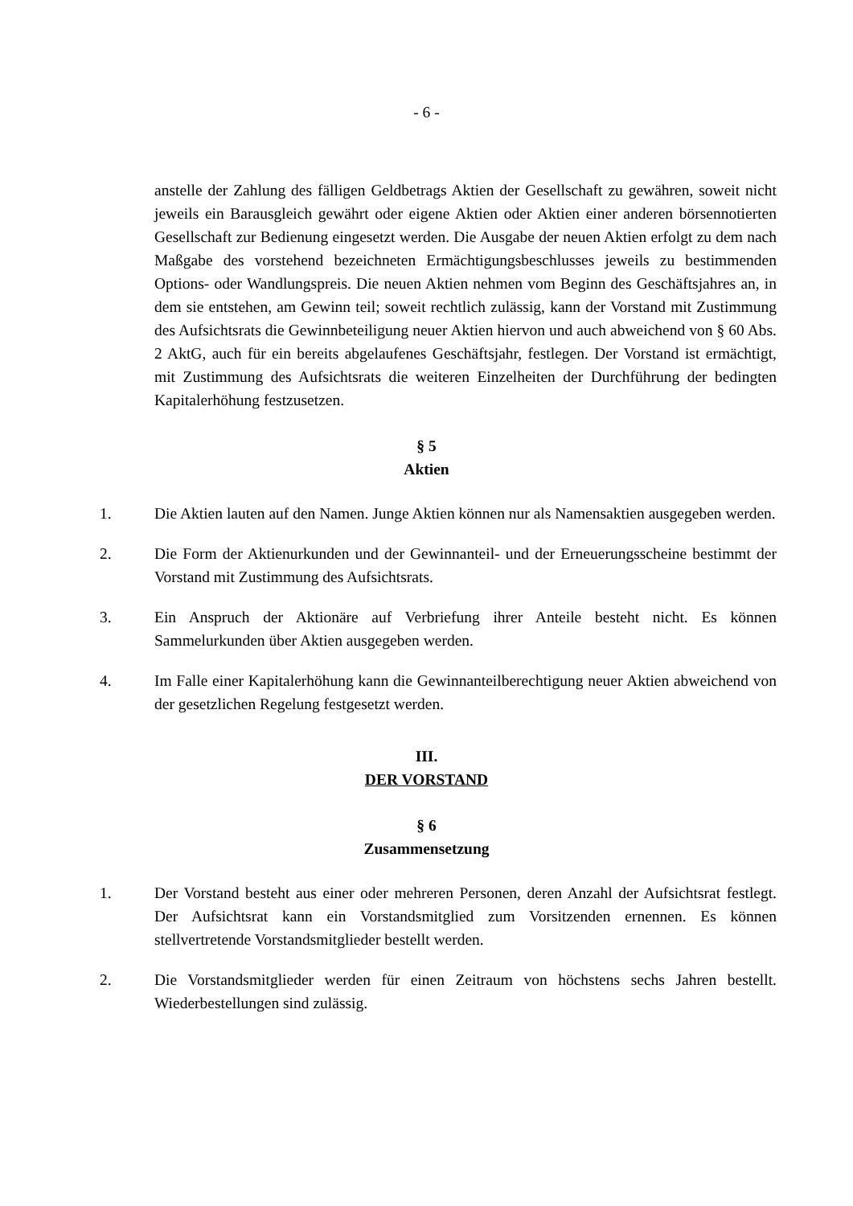- 6 -
anstelle der Zahlung des fälligen Geldbetrags Aktien der Gesellschaft zu gewähren, soweit nicht jeweils ein Barausgleich gewährt oder eigene Aktien oder Aktien einer anderen börsennotierten Gesellschaft zur Bedienung eingesetzt werden. Die Ausgabe der neuen Aktien erfolgt zu dem nach Maßgabe des vorstehend bezeichneten Ermächtigungsbeschlusses jeweils zu bestimmenden Options- oder Wandlungspreis. Die neuen Aktien nehmen vom Beginn des Geschäftsjahres an, in dem sie entstehen, am Gewinn teil; soweit rechtlich zulässig, kann der Vorstand mit Zustimmung des Aufsichtsrats die Gewinnbeteiligung neuer Aktien hiervon und auch abweichend von § 60 Abs. 2 AktG, auch für ein bereits abgelaufenes Geschäftsjahr, festlegen. Der Vorstand ist ermächtigt, mit Zustimmung des Aufsichtsrats die weiteren Einzelheiten der Durchführung der bedingten Kapitalerhöhung festzusetzen.
§ 5
Aktien
1. Die Aktien lauten auf den Namen. Junge Aktien können nur als Namensaktien ausgegeben werden.
2. Die Form der Aktienurkunden und der Gewinnanteil- und der Erneuerungsscheine bestimmt der Vorstand mit Zustimmung des Aufsichtsrats.
3. Ein Anspruch der Aktionäre auf Verbriefung ihrer Anteile besteht nicht. Es können Sammelurkunden über Aktien ausgegeben werden.
4. Im Falle einer Kapitalerhöhung kann die Gewinnanteilberechtigung neuer Aktien abweichend von der gesetzlichen Regelung festgesetzt werden.
III.
DER VORSTAND
§ 6
Zusammensetzung
1. Der Vorstand besteht aus einer oder mehreren Personen, deren Anzahl der Aufsichtsrat festlegt. Der Aufsichtsrat kann ein Vorstandsmitglied zum Vorsitzenden ernennen. Es können stellvertretende Vorstandsmitglieder bestellt werden.
2. Die Vorstandsmitglieder werden für einen Zeitraum von höchstens sechs Jahren bestellt. Wiederbestellungen sind zulässig.